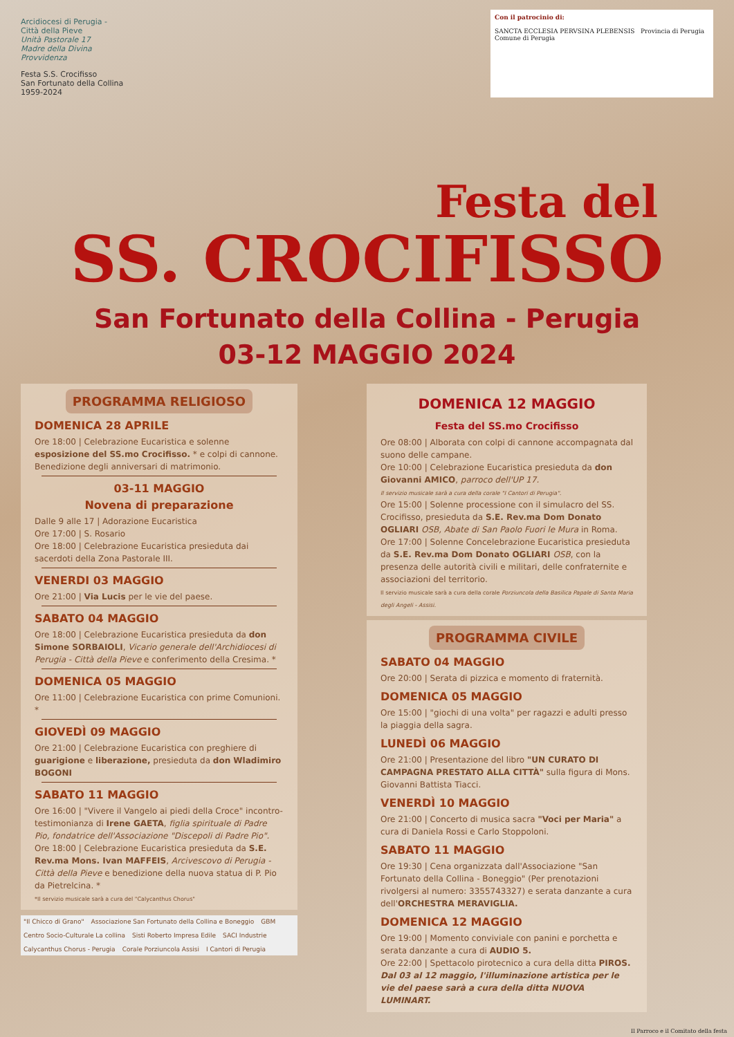Arcidiocesi di Perugia - Città della Pieve
Unità Pastorale 17
Madre della Divina Provvidenza
Festa S.S. Crocifisso
San Fortunato della Collina
1959-2024
Con il patrocinio di:
SANCTA ECCLESIA PERVSINA PLEBENSIS Provincia di Perugia Comune di Perugia
Festa del
SS. CROCIFISSO
San Fortunato della Collina - Perugia
03-12 MAGGIO 2024
PROGRAMMA RELIGIOSO
DOMENICA 28 APRILE
Ore 18:00 | Celebrazione Eucaristica e solenne esposizione del SS.mo Crocifisso. * e colpi di cannone. Benedizione degli anniversari di matrimonio.
03-11 MAGGIO
Novena di preparazione
Dalle 9 alle 17 | Adorazione Eucaristica
Ore 17:00 | S. Rosario
Ore 18:00 | Celebrazione Eucaristica presieduta dai sacerdoti della Zona Pastorale III.
VENERDI 03 MAGGIO
Ore 21:00 | Via Lucis per le vie del paese.
SABATO 04 MAGGIO
Ore 18:00 | Celebrazione Eucaristica presieduta da don Simone SORBAIOLI, Vicario generale dell'Archidiocesi di Perugia - Città della Pieve e conferimento della Cresima. *
DOMENICA 05 MAGGIO
Ore 11:00 | Celebrazione Eucaristica con prime Comunioni. *
GIOVEDÌ 09 MAGGIO
Ore 21:00 | Celebrazione Eucaristica con preghiere di guarigione e liberazione, presieduta da don Wladimiro BOGONI
SABATO 11 MAGGIO
Ore 16:00 | "Vivere il Vangelo ai piedi della Croce" incontro-testimonianza di Irene GAETA, figlia spirituale di Padre Pio, fondatrice dell'Associazione "Discepoli di Padre Pio".
Ore 18:00 | Celebrazione Eucaristica presieduta da S.E. Rev.ma Mons. Ivan MAFFEIS, Arcivescovo di Perugia - Città della Pieve e benedizione della nuova statua di P. Pio da Pietrelcina. *
*Il servizio musicale sarà a cura del "Calycanthus Chorus"
"Il Chicco di Grano" Associazione San Fortunato della Collina e Boneggio GBM Centro Socio-Culturale La collina Sisti Roberto Impresa Edile SACI Industrie Calycanthus Chorus - Perugia Corale Porziuncola Assisi I Cantori di Perugia
DOMENICA 12 MAGGIO
Festa del SS.mo Crocifisso
Ore 08:00 | Alborata con colpi di cannone accompagnata dal suono delle campane.
Ore 10:00 | Celebrazione Eucaristica presieduta da don Giovanni AMICO, parroco dell'UP 17.
Il servizio musicale sarà a cura della corale "I Cantori di Perugia".
Ore 15:00 | Solenne processione con il simulacro del SS. Crocifisso, presieduta da S.E. Rev.ma Dom Donato OGLIARI OSB, Abate di San Paolo Fuori le Mura in Roma.
Ore 17:00 | Solenne Concelebrazione Eucaristica presieduta da S.E. Rev.ma Dom Donato OGLIARI OSB, con la presenza delle autorità civili e militari, delle confraternite e associazioni del territorio.
Il servizio musicale sarà a cura della corale Porziuncola della Basilica Papale di Santa Maria degli Angeli - Assisi.
PROGRAMMA CIVILE
SABATO 04 MAGGIO
Ore 20:00 | Serata di pizzica e momento di fraternità.
DOMENICA 05 MAGGIO
Ore 15:00 | "giochi di una volta" per ragazzi e adulti presso la piaggia della sagra.
LUNEDÌ 06 MAGGIO
Ore 21:00 | Presentazione del libro "UN CURATO DI CAMPAGNA PRESTATO ALLA CITTÀ" sulla figura di Mons. Giovanni Battista Tiacci.
VENERDÌ 10 MAGGIO
Ore 21:00 | Concerto di musica sacra "Voci per Maria" a cura di Daniela Rossi e Carlo Stoppoloni.
SABATO 11 MAGGIO
Ore 19:30 | Cena organizzata dall'Associazione "San Fortunato della Collina - Boneggio" (Per prenotazioni rivolgersi al numero: 3355743327) e serata danzante a cura dell'ORCHESTRA MERAVIGLIA.
DOMENICA 12 MAGGIO
Ore 19:00 | Momento conviviale con panini e porchetta e serata danzante a cura di AUDIO 5.
Ore 22:00 | Spettacolo pirotecnico a cura della ditta PIROS.
Dal 03 al 12 maggio, l'illuminazione artistica per le vie del paese sarà a cura della ditta NUOVA LUMINART.
Il Parroco e il Comitato della festa